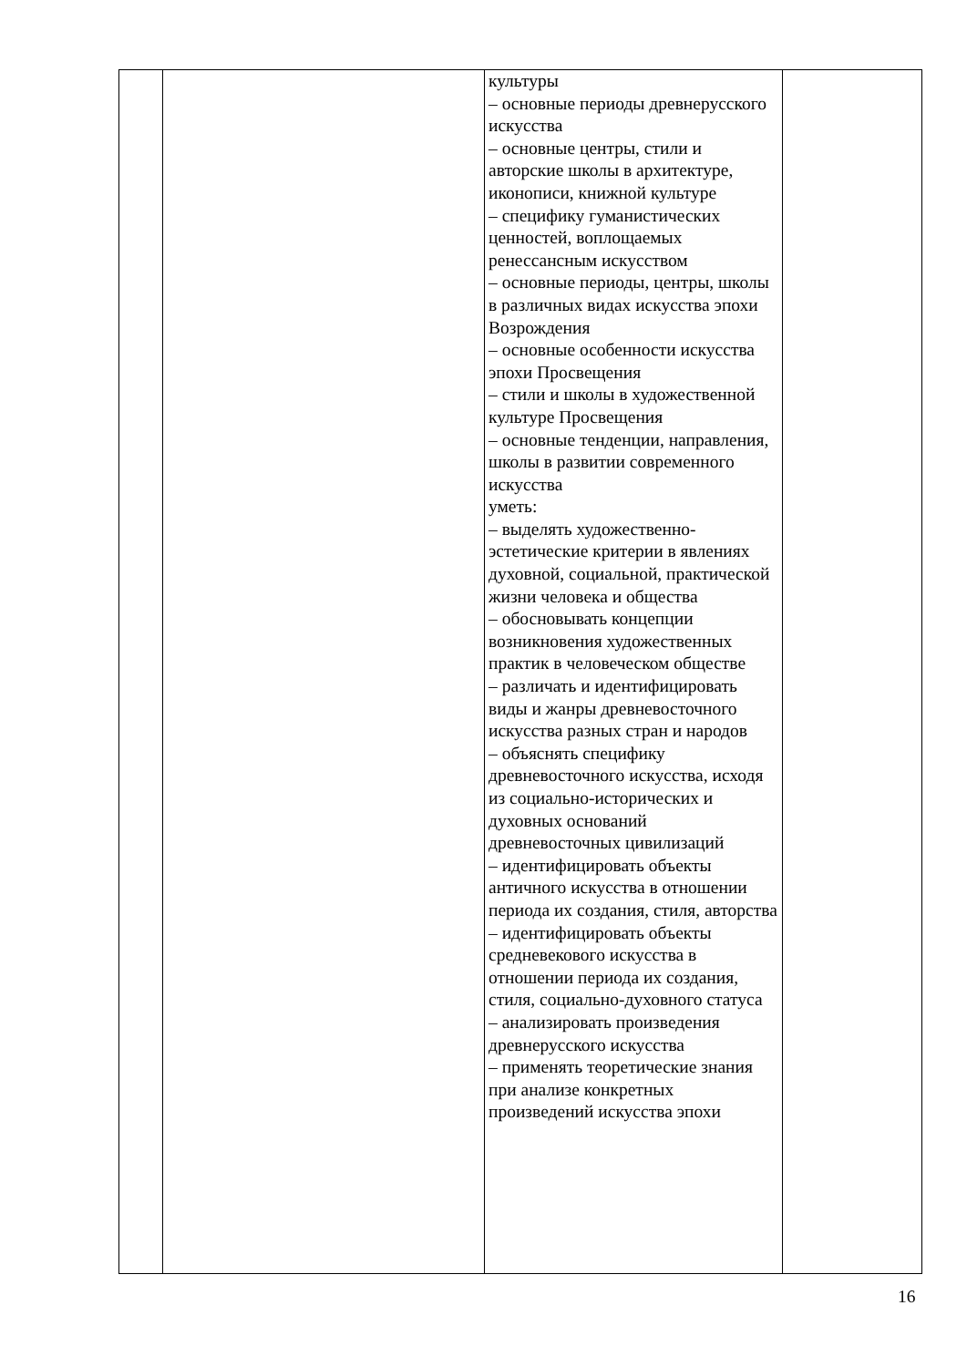| | | культуры – основные периоды древнерусского искусства – основные центры, стили и авторские школы в архитектуре, иконописи, книжной культуре – специфику гуманистических ценностей, воплощаемых ренессансным искусством – основные периоды, центры, школы в различных видах искусства эпохи Возрождения – основные особенности искусства эпохи Просвещения – стили и школы в художественной культуре Просвещения – основные тенденции, направления, школы в развитии современного искусства уметь: – выделять художественно-эстетические критерии в явлениях духовной, социальной, практической жизни человека и общества – обосновывать концепции возникновения художественных практик в человеческом обществе – различать и идентифицировать виды и жанры древневосточного искусства разных стран и народов – объяснять специфику древневосточного искусства, исходя из социально-исторических и духовных оснований древневосточных цивилизаций – идентифицировать объекты античного искусства в отношении периода их создания, стиля, авторства – идентифицировать объекты средневекового искусства в отношении периода их создания, стиля, социально-духовного статуса – анализировать произведения древнерусского искусства – применять теоретические знания при анализе конкретных произведений искусства эпохи | |
16